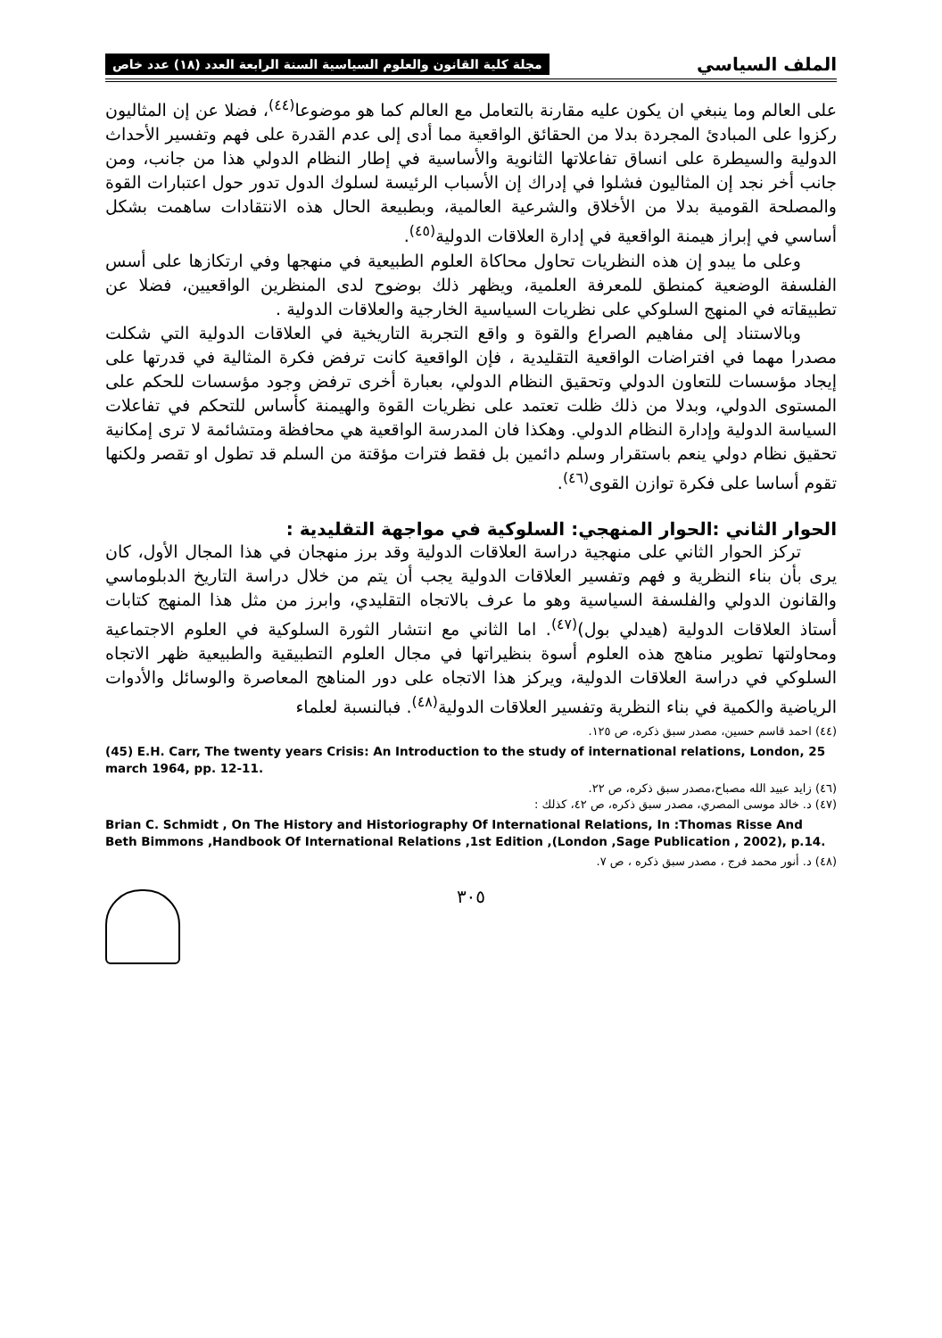الملف السياسي مجلة كلية القانون والعلوم السياسية السنة الرابعة العدد (١٨) عدد خاص
على العالم وما ينبغي ان يكون عليه مقارنة بالتعامل مع العالم كما هو موضوعا<sup>(٤٤)</sup>، فضلا عن إن المثاليون ركزوا على المبادئ المجردة بدلا من الحقائق الواقعية مما أدى إلى عدم القدرة على فهم وتفسير الأحداث الدولية والسيطرة على انساق تفاعلاتها الثانوية والأساسية في إطار النظام الدولي هذا من جانب، ومن جانب أخر نجد إن المثاليون فشلوا في إدراك إن الأسباب الرئيسة لسلوك الدول تدور حول اعتبارات القوة والمصلحة القومية بدلا من الأخلاق والشرعية العالمية، وبطبيعة الحال هذه الانتقادات ساهمت بشكل أساسي في إبراز هيمنة الواقعية في إدارة العلاقات الدولية<sup>(٤٥)</sup>.
وعلى ما يبدو إن هذه النظريات تحاول محاكاة العلوم الطبيعية في منهجها وفي ارتكازها على أسس الفلسفة الوضعية كمنطق للمعرفة العلمية، ويظهر ذلك بوضوح لدى المنظرين الواقعيين، فضلا عن تطبيقاته في المنهج السلوكي على نظريات السياسية الخارجية والعلاقات الدولية .
وبالاستناد إلى مفاهيم الصراع والقوة و واقع التجربة التاريخية في العلاقات الدولية التي شكلت مصدرا مهما في افتراضات الواقعية التقليدية ، فإن الواقعية كانت ترفض فكرة المثالية في قدرتها على إيجاد مؤسسات للتعاون الدولي وتحقيق النظام الدولي، بعبارة أخرى ترفض وجود مؤسسات للحكم على المستوى الدولي، وبدلا من ذلك ظلت تعتمد على نظريات القوة والهيمنة كأساس للتحكم في تفاعلات السياسة الدولية وإدارة النظام الدولي. وهكذا فان المدرسة الواقعية هي محافظة ومتشائمة لا ترى إمكانية تحقيق نظام دولي ينعم باستقرار وسلم دائمين بل فقط فترات مؤقتة من السلم قد تطول او تقصر ولكنها تقوم أساسا على فكرة توازن القوى<sup>(٤٦)</sup>.
الحوار الثاني :الحوار المنهجي: السلوكية في مواجهة التقليدية :
تركز الحوار الثاني على منهجية دراسة العلاقات الدولية وقد برز منهجان في هذا المجال الأول، كان يرى بأن بناء النظرية و فهم وتفسير العلاقات الدولية يجب أن يتم من خلال دراسة التاريخ الدبلوماسي والقانون الدولي والفلسفة السياسية وهو ما عرف بالاتجاه التقليدي، وابرز من مثل هذا المنهج كتابات أستاذ العلاقات الدولية (هيدلي بول)<sup>(٤٧)</sup>. اما الثاني مع انتشار الثورة السلوكية في العلوم الاجتماعية ومحاولتها تطوير مناهج هذه العلوم أسوة بنظيراتها في مجال العلوم التطبيقية والطبيعية ظهر الاتجاه السلوكي في دراسة العلاقات الدولية، ويركز هذا الاتجاه على دور المناهج المعاصرة والوسائل والأدوات الرياضية والكمية في بناء النظرية وتفسير العلاقات الدولية<sup>(٤٨)</sup>. فبالنسبة لعلماء
(٤٤) احمد قاسم حسين، مصدر سبق ذكره، ص ١٢٥.
(45) E.H. Carr, The twenty years Crisis: An Introduction to the study of international relations, London, 25 march 1964, pp. 12-11.
(٤٦) زايد عبيد الله مصباح،مصدر سبق ذكره، ص ٢٢.
(٤٧) د. خالد موسى المصري، مصدر سبق ذكره، ص ٤٢، كذلك :
Brian C. Schmidt , On The History and Historiography Of International Relations, In :Thomas Risse And Beth Bimmons ,Handbook Of International Relations ,1st Edition ,(London ,Sage Publication , 2002), p.14.
(٤٨) د. أنور محمد فرج ، مصدر سبق ذكره ، ص ٧.
٣٠٥